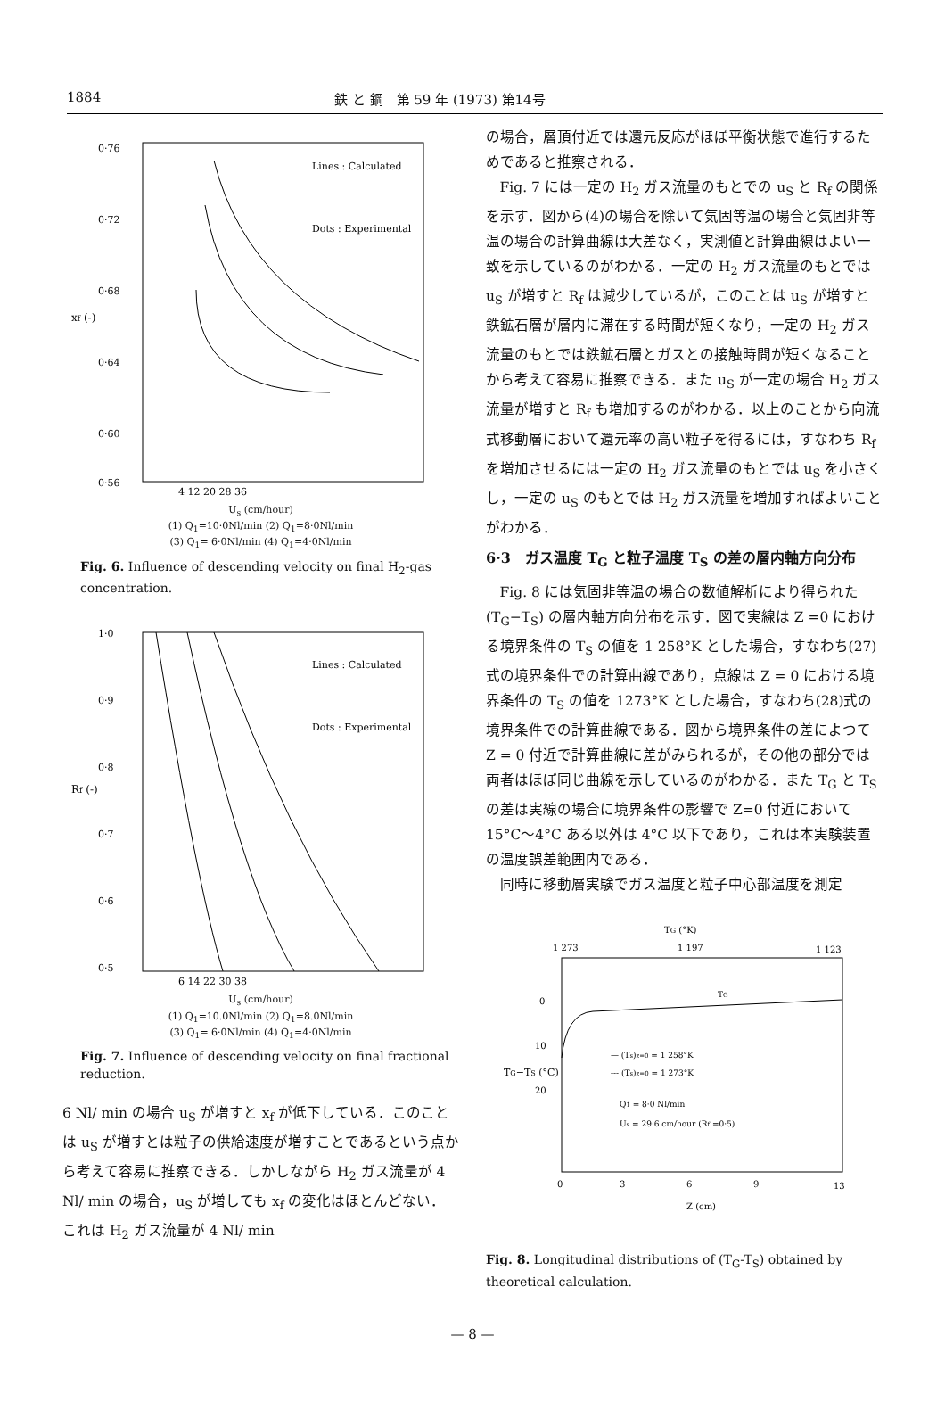1884 鉄 と 鋼　第 59 年 (1973) 第14号
0·76
0·72
0·68
0·64
0·60
0·56
xf (-)
Lines : Calculated
Dots : Experimental
4 12 20 28 36
U<sub>s</sub> (cm/hour)
(1) Q<sub>1</sub>=10·0Nl/min (2) Q<sub>1</sub>=8·0Nl/min
(3) Q<sub>1</sub>= 6·0Nl/min (4) Q<sub>1</sub>=4·0Nl/min
Fig. 6. Influence of descending velocity on final H<sub>2</sub>-gas concentration.
1·0
0·9
0·8
0·7
0·6
0·5
Rf (-)
Lines : Calculated
Dots : Experimental
6 14 22 30 38
U<sub>s</sub> (cm/hour)
(1) Q<sub>1</sub>=10.0Nl/min (2) Q<sub>1</sub>=8.0Nl/min
(3) Q<sub>1</sub>= 6·0Nl/min (4) Q<sub>1</sub>=4·0Nl/min
Fig. 7. Influence of descending velocity on final fractional reduction.
6 Nl/ min の場合 u<sub>S</sub> が増すと x<sub>f</sub> が低下している．このことは u<sub>S</sub> が増すとは粒子の供給速度が増すことであるという点から考えて容易に推察できる．しかしながら H<sub>2</sub> ガス流量が 4 Nl/ min の場合，u<sub>S</sub> が増しても x<sub>f</sub> の変化はほとんどない．これは H<sub>2</sub> ガス流量が 4 Nl/ min
の場合，層頂付近では還元反応がほぼ平衡状態で進行するためであると推察される．
Fig. 7 には一定の H<sub>2</sub> ガス流量のもとでの u<sub>S</sub> と R<sub>f</sub> の関係を示す．図から(4)の場合を除いて気固等温の場合と気固非等温の場合の計算曲線は大差なく，実測値と計算曲線はよい一致を示しているのがわかる．一定の H<sub>2</sub> ガス流量のもとでは u<sub>S</sub> が増すと R<sub>f</sub> は減少しているが，このことは u<sub>S</sub> が増すと鉄鉱石層が層内に滞在する時間が短くなり，一定の H<sub>2</sub> ガス流量のもとでは鉄鉱石層とガスとの接触時間が短くなることから考えて容易に推察できる．また u<sub>S</sub> が一定の場合 H<sub>2</sub> ガス流量が増すと R<sub>f</sub> も増加するのがわかる．以上のことから向流式移動層において還元率の高い粒子を得るには，すなわち R<sub>f</sub> を増加させるには一定の H<sub>2</sub> ガス流量のもとでは u<sub>S</sub> を小さくし，一定の u<sub>S</sub> のもとでは H<sub>2</sub> ガス流量を増加すればよいことがわかる．
6·3　ガス温度 T<sub>G</sub> と粒子温度 T<sub>S</sub> の差の層内軸方向分布
Fig. 8 には気固非等温の場合の数値解析により得られた (T<sub>G</sub>−T<sub>S</sub>) の層内軸方向分布を示す．図で実線は Z =0 における境界条件の T<sub>S</sub> の値を 1 258°K とした場合，すなわち(27)式の境界条件での計算曲線であり，点線は Z = 0 における境界条件の T<sub>S</sub> の値を 1273°K とした場合，すなわち(28)式の境界条件での計算曲線である．図から境界条件の差によつて Z = 0 付近で計算曲線に差がみられるが，その他の部分では両者はほぼ同じ曲線を示しているのがわかる．また T<sub>G</sub> と T<sub>S</sub> の差は実線の場合に境界条件の影響で Z=0 付近において 15°C〜4°C ある以外は 4°C 以下であり，これは本実験装置の温度誤差範囲内である．
同時に移動層実験でガス温度と粒子中心部温度を測定
TG (°K)
1 273
1 197
1 123
0
10
20
TG−TS (°C)
TG
— (Ts)z=0 = 1 258°K
--- (Ts)z=0 = 1 273°K
Q1 = 8·0 Nl/min
Us = 29·6 cm/hour (Rf =0·5)
0
3
6
9
13
Z (cm)
Fig. 8. Longitudinal distributions of (T<sub>G</sub>-T<sub>S</sub>) obtained by theoretical calculation.
— 8 —